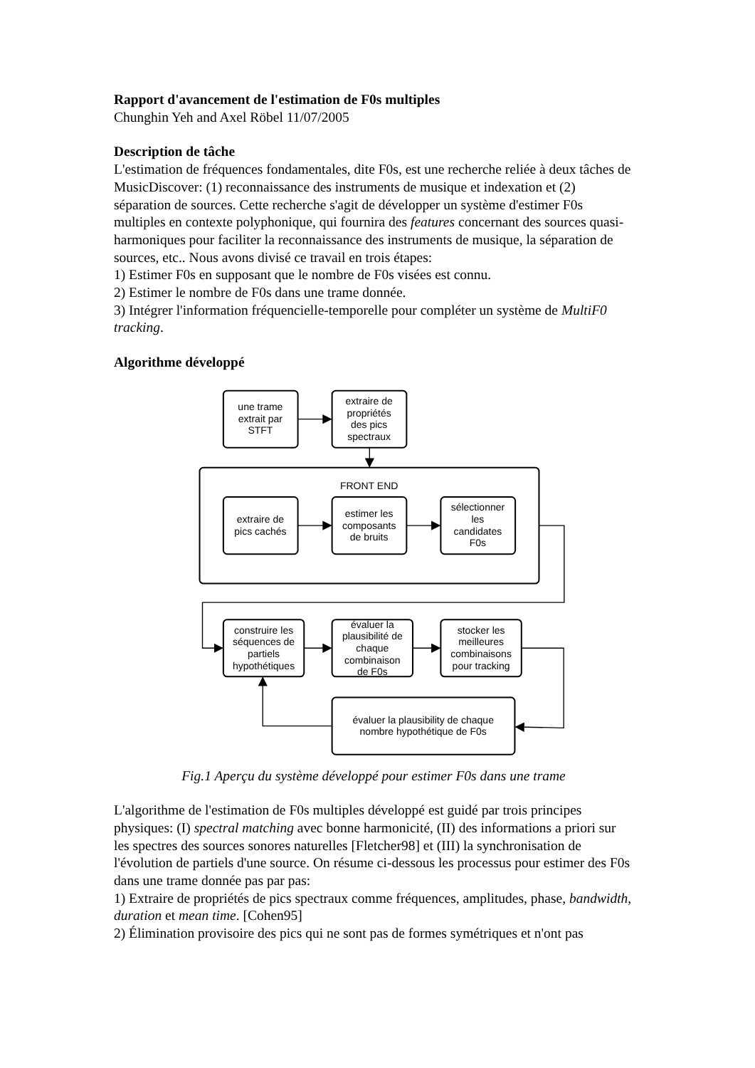Rapport d'avancement de l'estimation de F0s multiples
Chunghin Yeh and Axel Röbel 11/07/2005
Description de tâche
L'estimation de fréquences fondamentales, dite F0s, est une recherche reliée à deux tâches de MusicDiscover: (1) reconnaissance des instruments de musique et indexation et (2) séparation de sources. Cette recherche s'agit de développer un système d'estimer F0s multiples en contexte polyphonique, qui fournira des features concernant des sources quasi-harmoniques pour faciliter la reconnaissance des instruments de musique, la séparation de sources, etc.. Nous avons divisé ce travail en trois étapes:
1) Estimer F0s en supposant que le nombre de F0s visées est connu.
2) Estimer le nombre de F0s dans une trame donnée.
3) Intégrer l'information fréquencielle-temporelle pour compléter un système de MultiF0 tracking.
Algorithme développé
une trame
extrait par
STFT
extraire de
propriétés
des pics
spectraux
FRONT END
extraire de
pics cachés
estimer les
composants
de bruits
sélectionner
les
candidates
F0s
construire les
séquences de
partiels
hypothétiques
évaluer la
plausibilité de
chaque
combinaison
de F0s
stocker les
meilleures
combinaisons
pour tracking
évaluer la plausibility de chaque
nombre hypothétique de F0s
Fig.1 Aperçu du système développé pour estimer F0s dans une trame
L'algorithme de l'estimation de F0s multiples développé est guidé par trois principes physiques: (I) spectral matching avec bonne harmonicité, (II) des informations a priori sur les spectres des sources sonores naturelles [Fletcher98] et (III) la synchronisation de l'évolution de partiels d'une source. On résume ci-dessous les processus pour estimer des F0s dans une trame donnée pas par pas:
1) Extraire de propriétés de pics spectraux comme fréquences, amplitudes, phase, bandwidth, duration et mean time. [Cohen95]
2) Élimination provisoire des pics qui ne sont pas de formes symétriques et n'ont pas